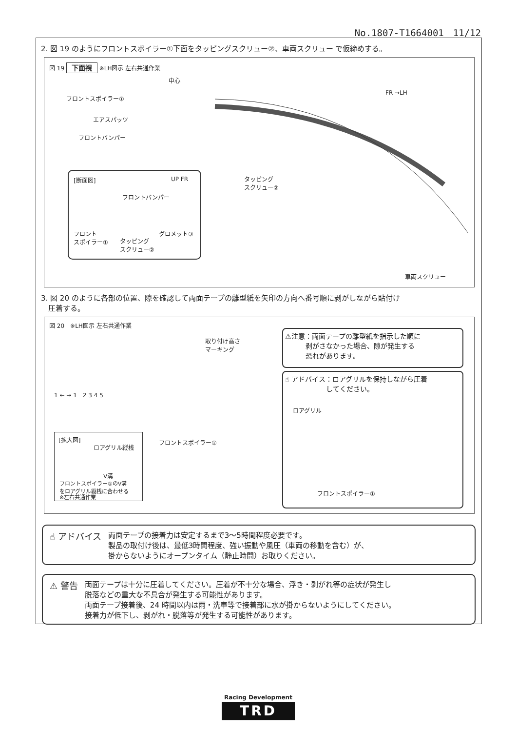No.1807-T1664001　11/12
2. 図 19 のようにフロントスポイラー①下面をタッピングスクリュー②、車両スクリュー で仮締めする。
図 19 下面視 ※LH図示 左右共通作業
中心
フロントスポイラー①
エアスパッツ
フロントバンパー
FR →LH
タッピング
スクリュー②
[断面図] UP FR
フロントバンパー
フロント
スポイラー① タッピング
スクリュー②
グロメット③
車両スクリュー
3. 図 20 のように各部の位置、隙を確認して両面テープの離型紙を矢印の方向へ番号順に剥がしながら貼付け
　圧着する。
図 20　※LH図示 左右共通作業
取り付け高さ
マーキング
1 ← → 1　2 3 4 5
フロントスポイラー①
[拡大図]
ロアグリル縦桟
V溝
フロントスポイラー①のV溝
をロアグリル縦桟に合わせる
※左右共通作業
⚠注意：両面テープの離型紙を指示した順に
　　　剥がさなかった場合、隙が発生する
　　　恐れがあります。
☝ アドバイス：ロアグリルを保持しながら圧着
　　　　　　してください。
ロアグリル
フロントスポイラー①
☝ アドバイス 両面テープの接着力は安定するまで3～5時間程度必要です。
製品の取付け後は、最低3時間程度、強い振動や風圧（車両の移動を含む）が、
掛からないようにオープンタイム（静止時間）お取りください。
⚠ 警告 両面テープは十分に圧着してください。圧着が不十分な場合、浮き・剥がれ等の症状が発生し
脱落などの重大な不具合が発生する可能性があります。
両面テープ接着後、24 時間以内は雨・洗車等で接着部に水が掛からないようにしてください。
接着力が低下し、剥がれ・脱落等が発生する可能性があります。
Racing Development
TRD